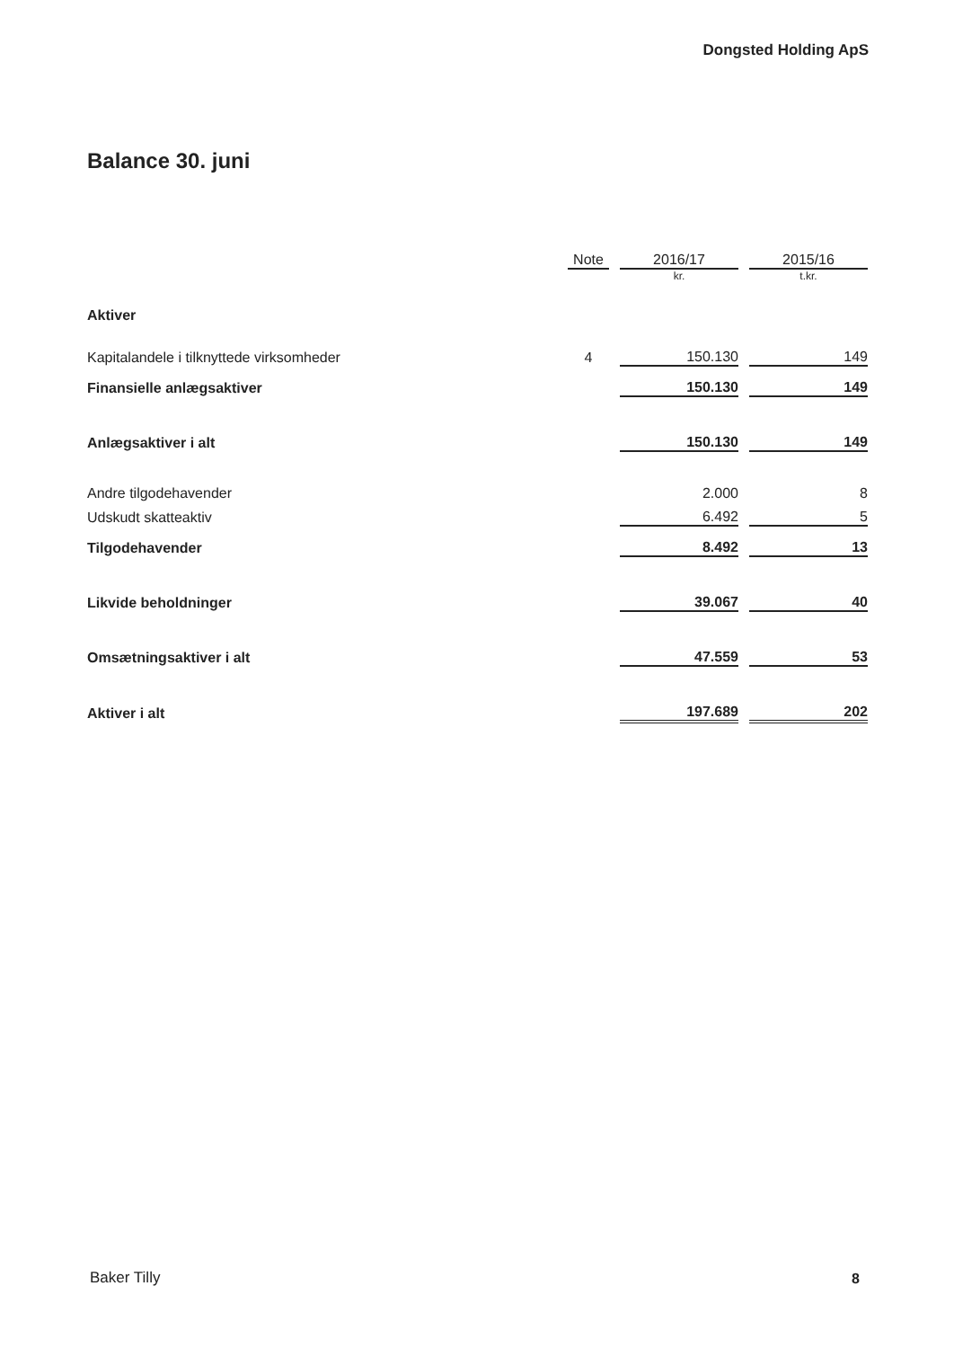Dongsted Holding ApS
Balance 30. juni
| | Note | | 2016/17 | | 2015/16 |
| --- | --- | --- | --- | --- | --- |
| | | | kr. | | t.kr. |
| Aktiver | | | | | |
| Kapitalandele i tilknyttede virksomheder | 4 | | 150.130 | | 149 |
| Finansielle anlægsaktiver | | | 150.130 | | 149 |
| Anlægsaktiver i alt | | | 150.130 | | 149 |
| Andre tilgodehavender | | | 2.000 | | 8 |
| Udskudt skatteaktiv | | | 6.492 | | 5 |
| Tilgodehavender | | | 8.492 | | 13 |
| Likvide beholdninger | | | 39.067 | | 40 |
| Omsætningsaktiver i alt | | | 47.559 | | 53 |
| Aktiver i alt | | | 197.689 | | 202 |
Baker Tilly 8